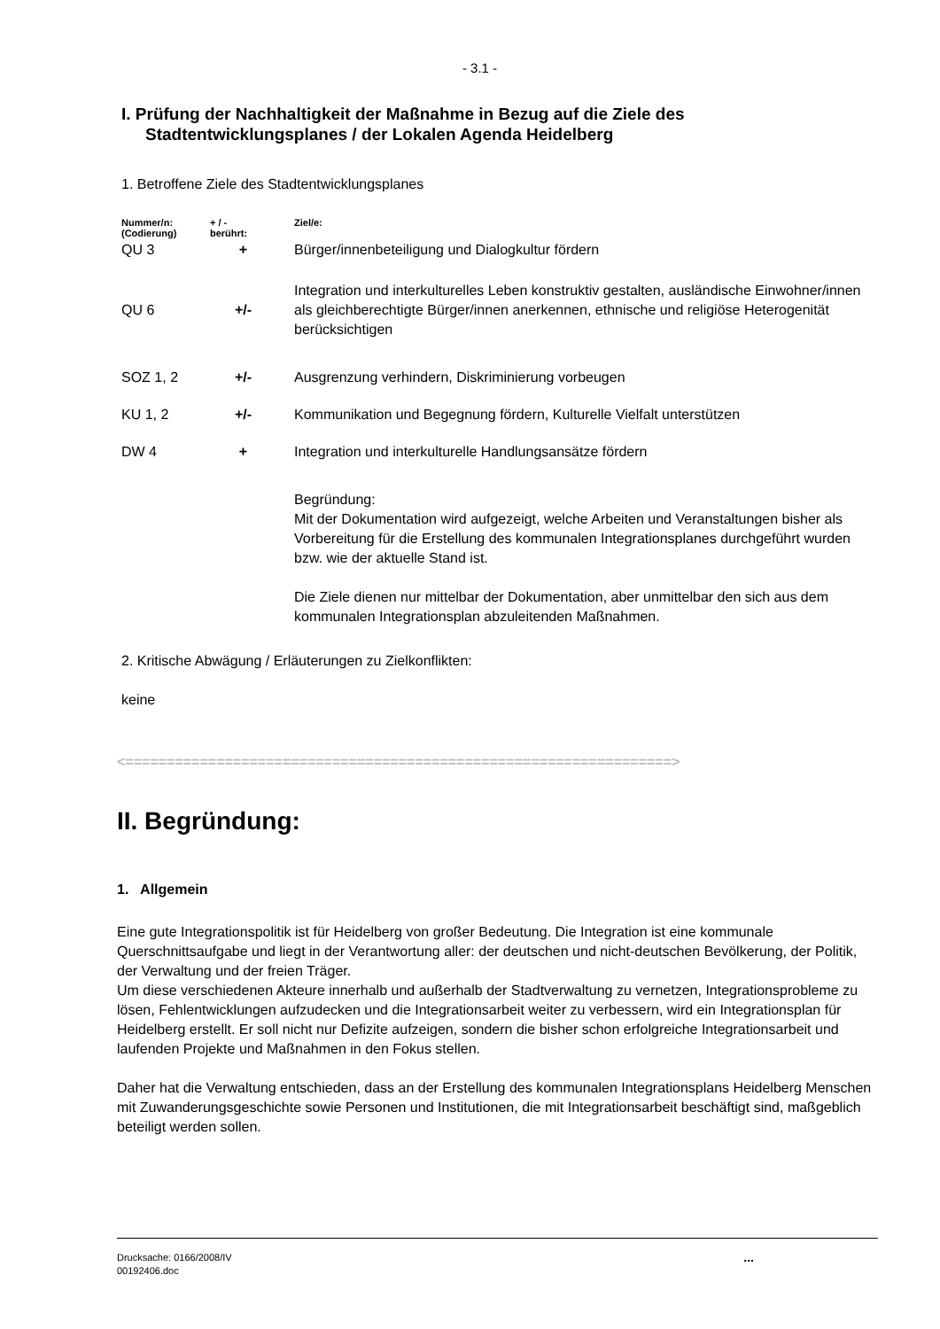- 3.1 -
I. Prüfung der Nachhaltigkeit der Maßnahme in Bezug auf die Ziele des
Stadtentwicklungsplanes / der Lokalen Agenda Heidelberg
1. Betroffene Ziele des Stadtentwicklungsplanes
| Nummer/n: (Codierung) | + / - berührt: | Ziel/e: |
| --- | --- | --- |
| QU 3 | + | Bürger/innenbeteiligung und Dialogkultur fördern |
| QU 6 | +/- | Integration und interkulturelles Leben konstruktiv gestalten, ausländische Einwohner/innen als gleichberechtigte Bürger/innen anerkennen, ethnische und religiöse Heterogenität berücksichtigen |
| SOZ 1, 2 | +/- | Ausgrenzung verhindern, Diskriminierung vorbeugen |
| KU 1, 2 | +/- | Kommunikation und Begegnung fördern, Kulturelle Vielfalt unterstützen |
| DW 4 | + | Integration und interkulturelle Handlungsansätze fördern |
| | | Begründung: Mit der Dokumentation wird aufgezeigt, welche Arbeiten und Veranstaltungen bisher als Vorbereitung für die Erstellung des kommunalen Integrationsplanes durchgeführt wurden bzw. wie der aktuelle Stand ist. Die Ziele dienen nur mittelbar der Dokumentation, aber unmittelbar den sich aus dem kommunalen Integrationsplan abzuleitenden Maßnahmen. |
2. Kritische Abwägung / Erläuterungen zu Zielkonflikten:
keine
<==================================================================>
II. Begründung:
1. Allgemein
Eine gute Integrationspolitik ist für Heidelberg von großer Bedeutung. Die Integration ist eine kommunale Querschnittsaufgabe und liegt in der Verantwortung aller: der deutschen und nicht-deutschen Bevölkerung, der Politik, der Verwaltung und der freien Träger.
Um diese verschiedenen Akteure innerhalb und außerhalb der Stadtverwaltung zu vernetzen, Integrationsprobleme zu lösen, Fehlentwicklungen aufzudecken und die Integrationsarbeit weiter zu verbessern, wird ein Integrationsplan für Heidelberg erstellt. Er soll nicht nur Defizite aufzeigen, sondern die bisher schon erfolgreiche Integrationsarbeit und laufenden Projekte und Maßnahmen in den Fokus stellen.
Daher hat die Verwaltung entschieden, dass an der Erstellung des kommunalen Integrationsplans Heidelberg Menschen mit Zuwanderungsgeschichte sowie Personen und Institutionen, die mit Integrationsarbeit beschäftigt sind, maßgeblich beteiligt werden sollen.
Drucksache: 0166/2008/IV
00192406.doc
...